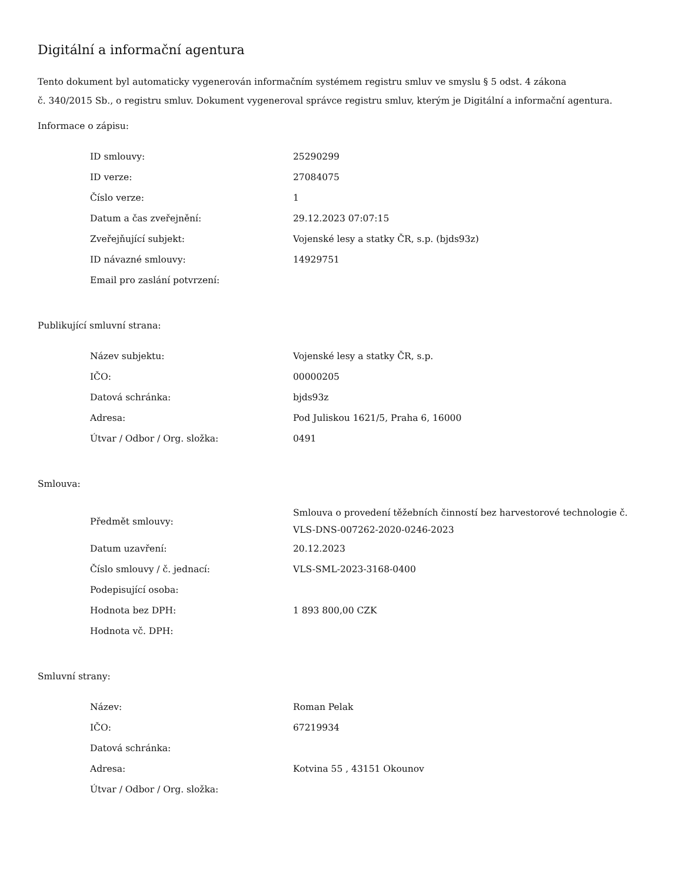Digitální a informační agentura
Tento dokument byl automaticky vygenerován informačním systémem registru smluv ve smyslu § 5 odst. 4 zákona
č. 340/2015 Sb., o registru smluv. Dokument vygeneroval správce registru smluv, kterým je Digitální a informační agentura.
Informace o zápisu:
| ID smlouvy: | 25290299 |
| ID verze: | 27084075 |
| Číslo verze: | 1 |
| Datum a čas zveřejnění: | 29.12.2023 07:07:15 |
| Zveřejňující subjekt: | Vojenské lesy a statky ČR, s.p. (bjds93z) |
| ID návazné smlouvy: | 14929751 |
| Email pro zaslání potvrzení: | |
Publikující smluvní strana:
| Název subjektu: | Vojenské lesy a statky ČR, s.p. |
| IČO: | 00000205 |
| Datová schránka: | bjds93z |
| Adresa: | Pod Juliskou 1621/5, Praha 6, 16000 |
| Útvar / Odbor / Org. složka: | 0491 |
Smlouva:
| Předmět smlouvy: | Smlouva o provedení těžebních činností bez harvestorové technologie č. VLS-DNS-007262-2020-0246-2023 |
| Datum uzavření: | 20.12.2023 |
| Číslo smlouvy / č. jednací: | VLS-SML-2023-3168-0400 |
| Podepisující osoba: | |
| Hodnota bez DPH: | 1 893 800,00 CZK |
| Hodnota vč. DPH: | |
Smluvní strany:
| Název: | Roman Pelak |
| IČO: | 67219934 |
| Datová schránka: | |
| Adresa: | Kotvina 55 , 43151 Okounov |
| Útvar / Odbor / Org. složka: | |